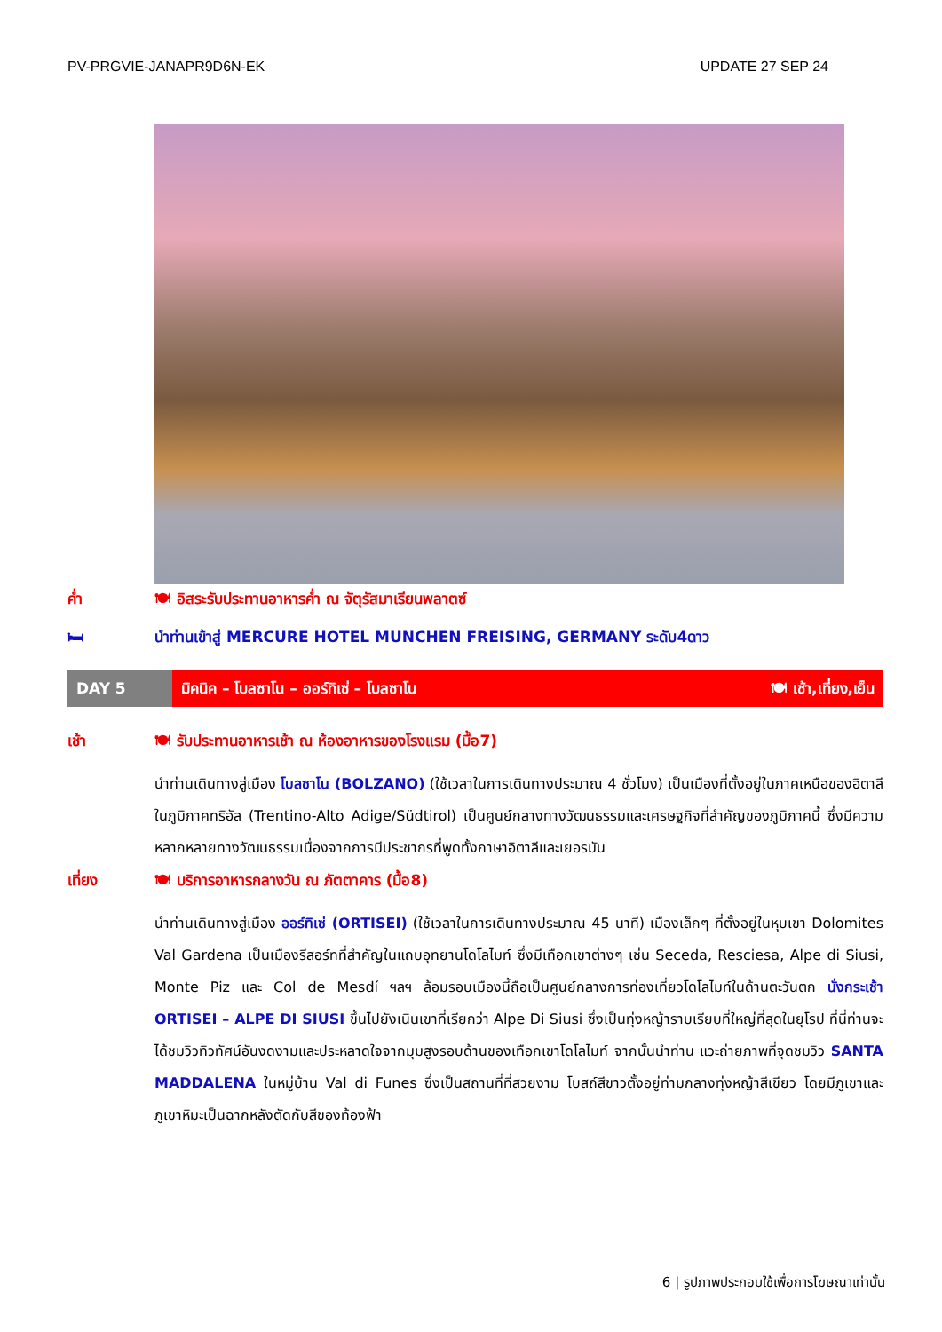PV-PRGVIE-JANAPR9D6N-EK UPDATE 27 SEP 24
ค่ำ 🍽 อิสระรับประทานอาหารค่ำ ณ จัตุรัสมาเรียนพลาตซ์
🛏 นำท่านเข้าสู่ MERCURE HOTEL MUNCHEN FREISING, GERMANY ระดับ4ดาว
DAY 5 มิคนิค – โบลซาโน – ออร์ทิเซ่ – โบลซาโน 🍽 เช้า,เที่ยง,เย็น
เช้า 🍽 รับประทานอาหารเช้า ณ ห้องอาหารของโรงแรม (มื้อ7)
นำท่านเดินทางสู่เมือง โบลซาโน (BOLZANO) (ใช้เวลาในการเดินทางประมาณ 4 ชั่วโมง) เป็นเมืองที่ตั้งอยู่ในภาคเหนือของอิตาลีในภูมิภาคทริอัล (Trentino-Alto Adige/Südtirol) เป็นศูนย์กลางทางวัฒนธรรมและเศรษฐกิจที่สำคัญของภูมิภาคนี้ ซึ่งมีความหลากหลายทางวัฒนธรรมเนื่องจากการมีประชากรที่พูดทั้งภาษาอิตาลีและเยอรมัน
เที่ยง 🍽 บริการอาหารกลางวัน ณ ภัตตาคาร (มื้อ8)
นำท่านเดินทางสู่เมือง ออร์ทิเซ่ (ORTISEI) (ใช้เวลาในการเดินทางประมาณ 45 นาที) เมืองเล็กๆ ที่ตั้งอยู่ในหุบเขา Dolomites Val Gardena เป็นเมืองรีสอร์ทที่สำคัญในแถบอุทยานโดโลไมท์ ซึ่งมีเทือกเขาต่างๆ เช่น Seceda, Resciesa, Alpe di Siusi, Monte Piz และ Col de Mesdí ฯลฯ ล้อมรอบเมืองนี้ถือเป็นศูนย์กลางการท่องเที่ยวโดโลไมท์ในด้านตะวันตก นั่งกระเช้า ORTISEI – ALPE DI SIUSI ขึ้นไปยังเนินเขาที่เรียกว่า Alpe Di Siusi ซึ่งเป็นทุ่งหญ้าราบเรียบที่ใหญ่ที่สุดในยุโรป ที่นี่ท่านจะได้ชมวิวทิวทัศน์อันงดงามและประหลาดใจจากมุมสูงรอบด้านของเทือกเขาโดโลไมท์ จากนั้นนำท่าน แวะถ่ายภาพที่จุดชมวิว SANTA MADDALENA ในหมู่บ้าน Val di Funes ซึ่งเป็นสถานที่ที่สวยงาม โบสถ์สีขาวตั้งอยู่ท่ามกลางทุ่งหญ้าสีเขียว โดยมีภูเขาและภูเขาหิมะเป็นฉากหลังตัดกับสีของท้องฟ้า
6 | รูปภาพประกอบใช้เพื่อการโฆษณาเท่านั้น